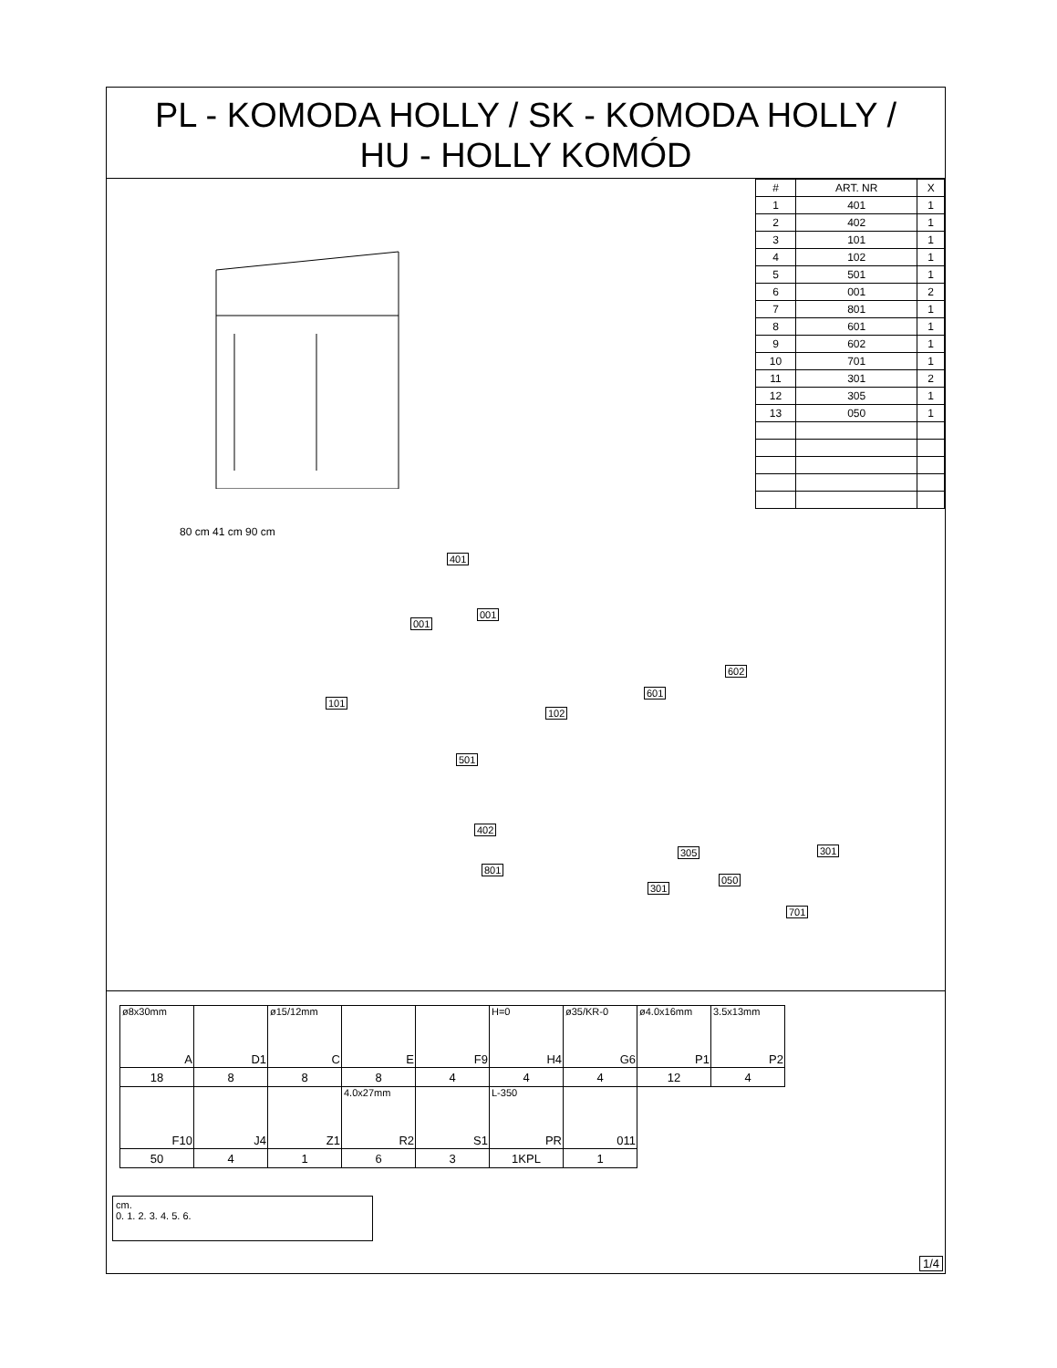PL - KOMODA HOLLY / SK - KOMODA HOLLY /
HU - HOLLY KOMÓD
| # | ART. NR | X |
| --- | --- | --- |
| 1 | 401 | 1 |
| 2 | 402 | 1 |
| 3 | 101 | 1 |
| 4 | 102 | 1 |
| 5 | 501 | 1 |
| 6 | 001 | 2 |
| 7 | 801 | 1 |
| 8 | 601 | 1 |
| 9 | 602 | 1 |
| 10 | 701 | 1 |
| 11 | 301 | 2 |
| 12 | 305 | 1 |
| 13 | 050 | 1 |
80 cm 41 cm 90 cm
401
001
001
101
102
601
602
501
402
801
305 301
050
301
701
| ø8x30mm A | D1 | ø15/12mm C | E | F9 | H=0 H4 | ø35/KR-0 G6 | ø4.0x16mm P1 | 3.5x13mm P2 |
| 18 | 8 | 8 | 8 | 4 | 4 | 4 | 12 | 4 |
| F10 | J4 | Z1 | 4.0x27mm R2 | S1 | L-350 PR | 011 | | |
| 50 | 4 | 1 | 6 | 3 | 1KPL | 1 | | |
cm.
0. 1. 2. 3. 4. 5. 6.
1/4